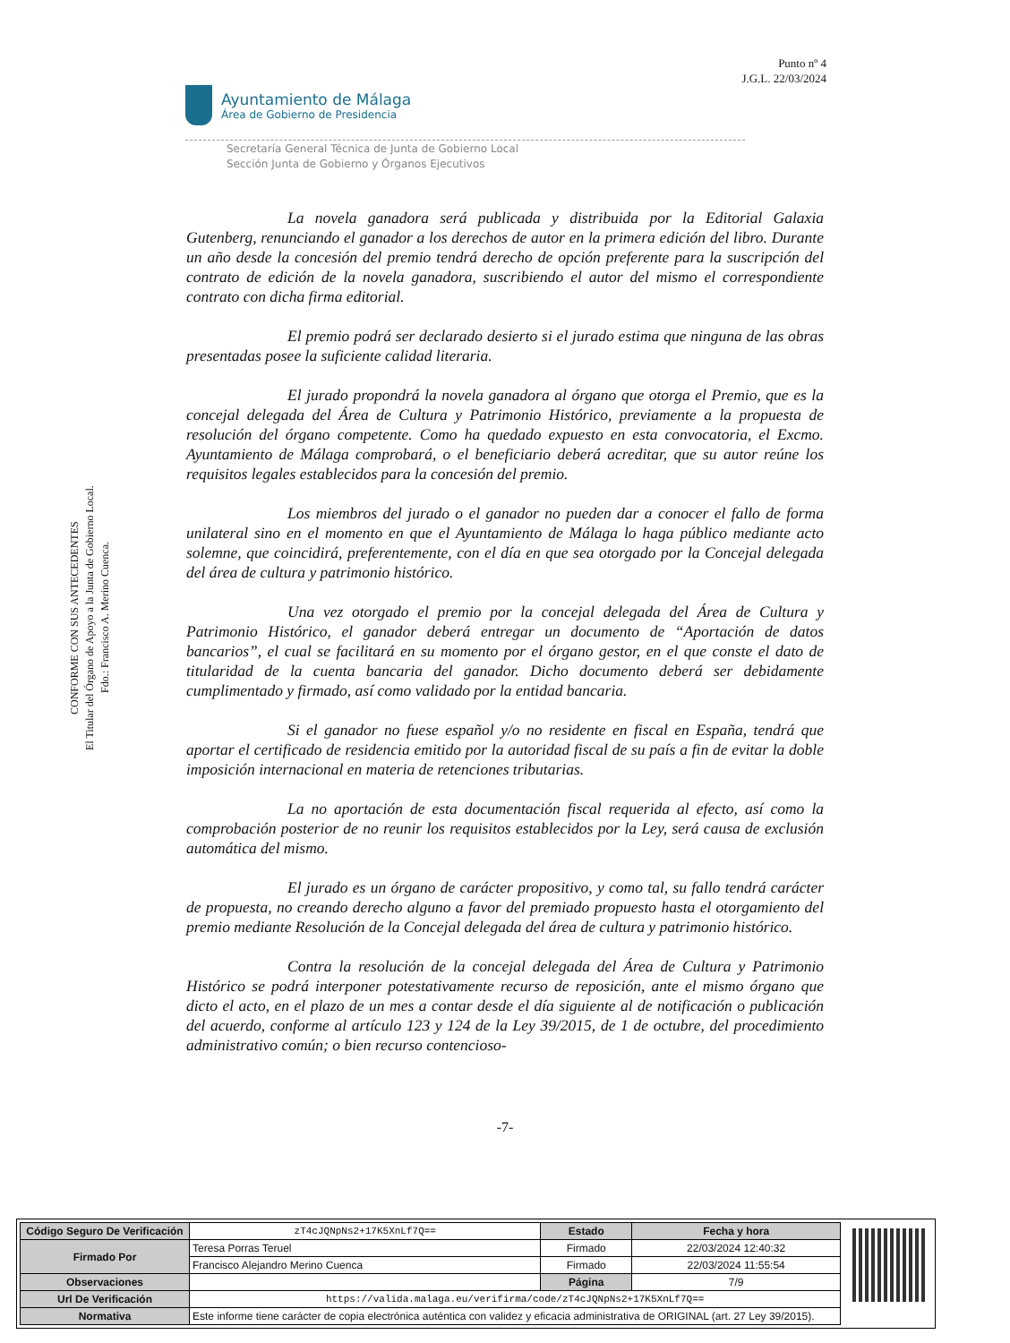Punto nº 4
J.G.L. 22/03/2024
Ayuntamiento de Málaga
Área de Gobierno de Presidencia
Secretaría General Técnica de Junta de Gobierno Local
Sección Junta de Gobierno y Órganos Ejecutivos
CONFORME CON SUS ANTECEDENTES
El Titular del Órgano de Apoyo a la Junta de Gobierno Local.
Fdo.: Francisco A. Merino Cuenca.
La novela ganadora será publicada y distribuida por la Editorial Galaxia Gutenberg, renunciando el ganador a los derechos de autor en la primera edición del libro. Durante un año desde la concesión del premio tendrá derecho de opción preferente para la suscripción del contrato de edición de la novela ganadora, suscribiendo el autor del mismo el correspondiente contrato con dicha firma editorial.
El premio podrá ser declarado desierto si el jurado estima que ninguna de las obras presentadas posee la suficiente calidad literaria.
El jurado propondrá la novela ganadora al órgano que otorga el Premio, que es la concejal delegada del Área de Cultura y Patrimonio Histórico, previamente a la propuesta de resolución del órgano competente. Como ha quedado expuesto en esta convocatoria, el Excmo. Ayuntamiento de Málaga comprobará, o el beneficiario deberá acreditar, que su autor reúne los requisitos legales establecidos para la concesión del premio.
Los miembros del jurado o el ganador no pueden dar a conocer el fallo de forma unilateral sino en el momento en que el Ayuntamiento de Málaga lo haga público mediante acto solemne, que coincidirá, preferentemente, con el día en que sea otorgado por la Concejal delegada del área de cultura y patrimonio histórico.
Una vez otorgado el premio por la concejal delegada del Área de Cultura y Patrimonio Histórico, el ganador deberá entregar un documento de “Aportación de datos bancarios”, el cual se facilitará en su momento por el órgano gestor, en el que conste el dato de titularidad de la cuenta bancaria del ganador. Dicho documento deberá ser debidamente cumplimentado y firmado, así como validado por la entidad bancaria.
Si el ganador no fuese español y/o no residente en fiscal en España, tendrá que aportar el certificado de residencia emitido por la autoridad fiscal de su país a fin de evitar la doble imposición internacional en materia de retenciones tributarias.
La no aportación de esta documentación fiscal requerida al efecto, así como la comprobación posterior de no reunir los requisitos establecidos por la Ley, será causa de exclusión automática del mismo.
El jurado es un órgano de carácter propositivo, y como tal, su fallo tendrá carácter de propuesta, no creando derecho alguno a favor del premiado propuesto hasta el otorgamiento del premio mediante Resolución de la Concejal delegada del área de cultura y patrimonio histórico.
Contra la resolución de la concejal delegada del Área de Cultura y Patrimonio Histórico se podrá interponer potestativamente recurso de reposición, ante el mismo órgano que dicto el acto, en el plazo de un mes a contar desde el día siguiente al de notificación o publicación del acuerdo, conforme al artículo 123 y 124 de la Ley 39/2015, de 1 de octubre, del procedimiento administrativo común; o bien recurso contencioso-
-7-
| Código Seguro De Verificación | zT4cJQNpNs2+17K5XnLf7Q== | Estado | Fecha y hora |
| Firmado Por | Teresa Porras Teruel | Firmado | 22/03/2024 12:40:32 |
| | Francisco Alejandro Merino Cuenca | Firmado | 22/03/2024 11:55:54 |
| Observaciones | | Página | 7/9 |
| Url De Verificación | https://valida.malaga.eu/verifirma/code/zT4cJQNpNs2+17K5XnLf7Q== | | |
| Normativa | Este informe tiene carácter de copia electrónica auténtica con validez y eficacia administrativa de ORIGINAL (art. 27 Ley 39/2015). | | |